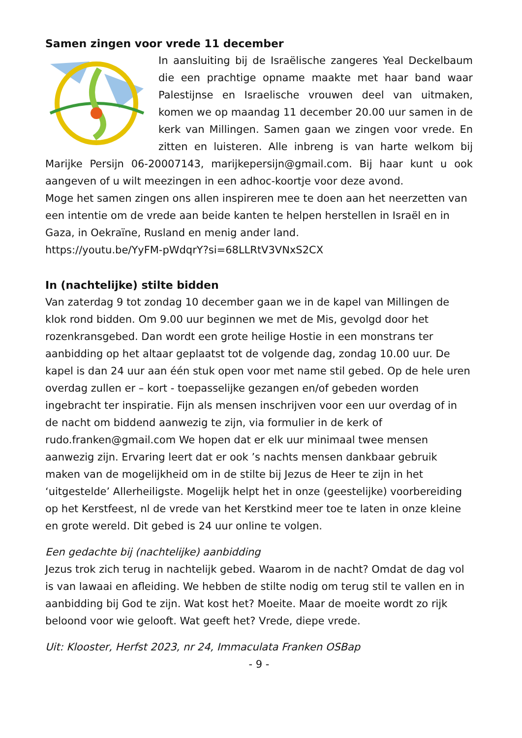Samen zingen voor vrede 11 december
In aansluiting bij de Israëlische zangeres Yeal Deckelbaum die een prachtige opname maakte met haar band waar Palestijnse en Israelische vrouwen deel van uitmaken, komen we op maandag 11 december 20.00 uur samen in de kerk van Millingen. Samen gaan we zingen voor vrede. En zitten en luisteren. Alle inbreng is van harte welkom bij Marijke Persijn 06-20007143, marijkepersijn@gmail.com. Bij haar kunt u ook aangeven of u wilt meezingen in een adhoc-koortje voor deze avond.
Moge het samen zingen ons allen inspireren mee te doen aan het neerzetten van een intentie om de vrede aan beide kanten te helpen herstellen in Israël en in Gaza, in Oekraïne, Rusland en menig ander land.
https://youtu.be/YyFM-pWdqrY?si=68LLRtV3VNxS2CX
In (nachtelijke) stilte bidden
Van zaterdag 9 tot zondag 10 december gaan we in de kapel van Millingen de klok rond bidden. Om 9.00 uur beginnen we met de Mis, gevolgd door het rozenkransgebed. Dan wordt een grote heilige Hostie in een monstrans ter aanbidding op het altaar geplaatst tot de volgende dag, zondag 10.00 uur. De kapel is dan 24 uur aan één stuk open voor met name stil gebed. Op de hele uren overdag zullen er – kort - toepasselijke gezangen en/of gebeden worden ingebracht ter inspiratie. Fijn als mensen inschrijven voor een uur overdag of in de nacht om biddend aanwezig te zijn, via formulier in de kerk of rudo.franken@gmail.com We hopen dat er elk uur minimaal twee mensen aanwezig zijn. Ervaring leert dat er ook ’s nachts mensen dankbaar gebruik maken van de mogelijkheid om in de stilte bij Jezus de Heer te zijn in het ‘uitgestelde’ Allerheiligste. Mogelijk helpt het in onze (geestelijke) voorbereiding op het Kerstfeest, nl de vrede van het Kerstkind meer toe te laten in onze kleine en grote wereld. Dit gebed is 24 uur online te volgen.
Een gedachte bij (nachtelijke) aanbidding
Jezus trok zich terug in nachtelijk gebed. Waarom in de nacht? Omdat de dag vol is van lawaai en afleiding. We hebben de stilte nodig om terug stil te vallen en in aanbidding bij God te zijn. Wat kost het? Moeite. Maar de moeite wordt zo rijk beloond voor wie gelooft. Wat geeft het? Vrede, diepe vrede.
Uit: Klooster, Herfst 2023, nr 24, Immaculata Franken OSBap
- 9 -